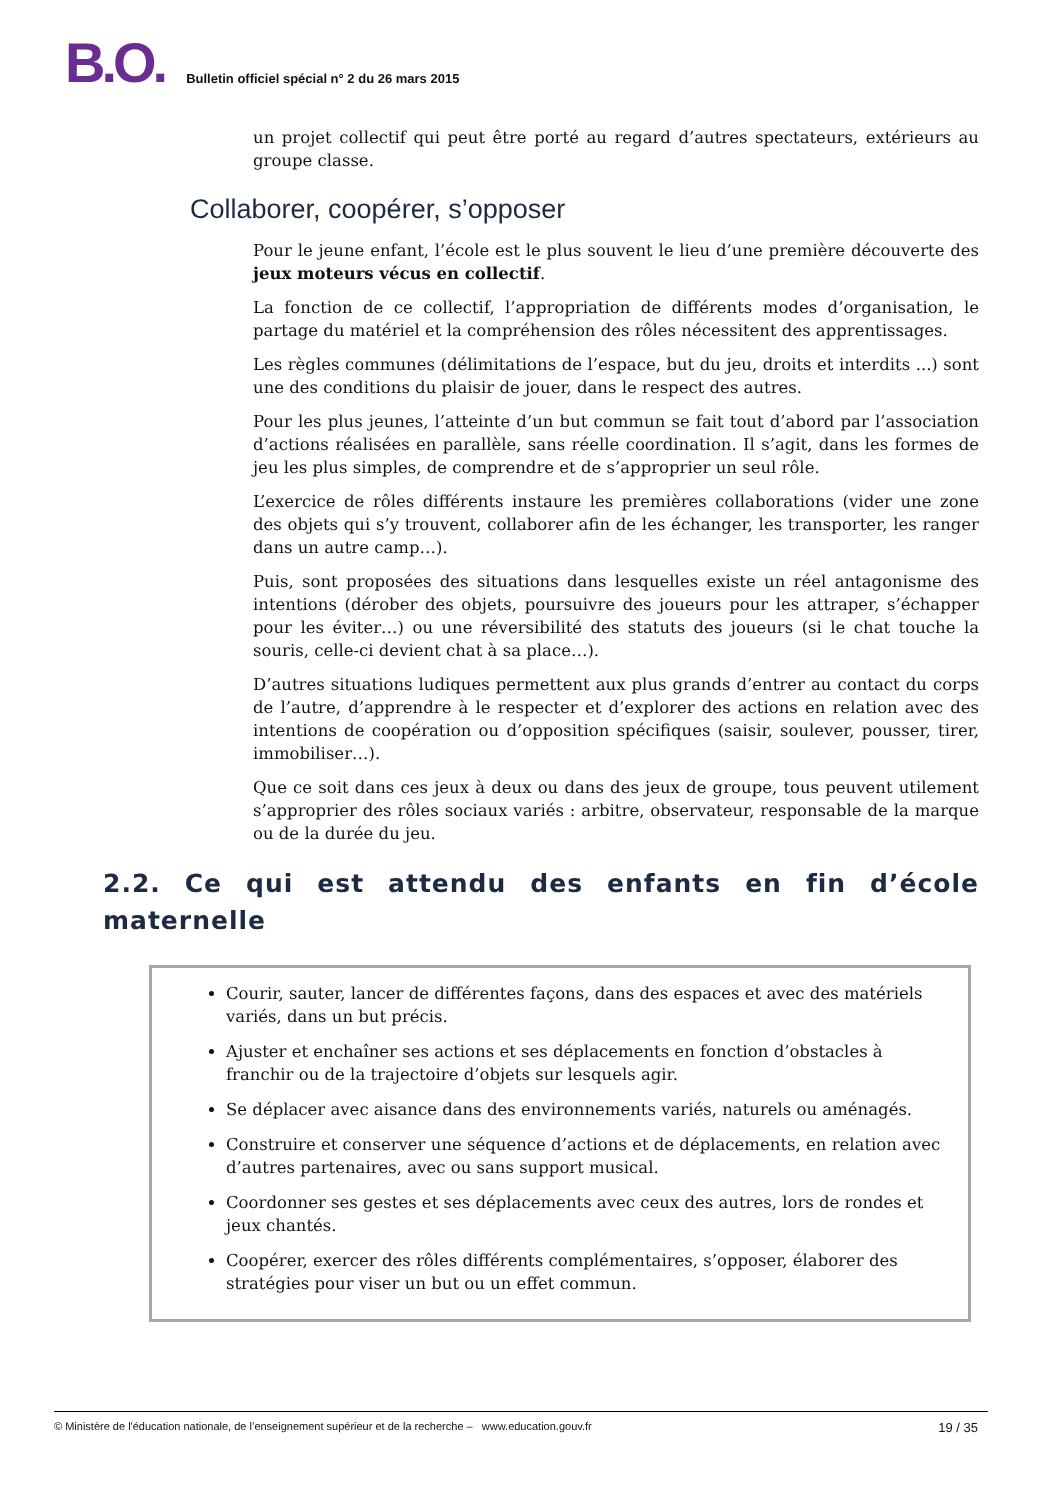B.O.
Bulletin officiel spécial n° 2 du 26 mars 2015
un projet collectif qui peut être porté au regard d’autres spectateurs, extérieurs au groupe classe.
Collaborer, coopérer, s’opposer
Pour le jeune enfant, l’école est le plus souvent le lieu d’une première découverte des jeux moteurs vécus en collectif.
La fonction de ce collectif, l’appropriation de différents modes d’organisation, le partage du matériel et la compréhension des rôles nécessitent des apprentissages.
Les règles communes (délimitations de l’espace, but du jeu, droits et interdits ...) sont une des conditions du plaisir de jouer, dans le respect des autres.
Pour les plus jeunes, l’atteinte d’un but commun se fait tout d’abord par l’association d’actions réalisées en parallèle, sans réelle coordination. Il s’agit, dans les formes de jeu les plus simples, de comprendre et de s’approprier un seul rôle.
L’exercice de rôles différents instaure les premières collaborations (vider une zone des objets qui s’y trouvent, collaborer afin de les échanger, les transporter, les ranger dans un autre camp…).
Puis, sont proposées des situations dans lesquelles existe un réel antagonisme des intentions (dérober des objets, poursuivre des joueurs pour les attraper, s’échapper pour les éviter…) ou une réversibilité des statuts des joueurs (si le chat touche la souris, celle-ci devient chat à sa place…).
D’autres situations ludiques permettent aux plus grands d’entrer au contact du corps de l’autre, d’apprendre à le respecter et d’explorer des actions en relation avec des intentions de coopération ou d’opposition spécifiques (saisir, soulever, pousser, tirer, immobiliser…).
Que ce soit dans ces jeux à deux ou dans des jeux de groupe, tous peuvent utilement s’approprier des rôles sociaux variés : arbitre, observateur, responsable de la marque ou de la durée du jeu.
2.2. Ce qui est attendu des enfants en fin d’école maternelle
Courir, sauter, lancer de différentes façons, dans des espaces et avec des matériels variés, dans un but précis.
Ajuster et enchaîner ses actions et ses déplacements en fonction d’obstacles à franchir ou de la trajectoire d’objets sur lesquels agir.
Se déplacer avec aisance dans des environnements variés, naturels ou aménagés.
Construire et conserver une séquence d’actions et de déplacements, en relation avec d’autres partenaires, avec ou sans support musical.
Coordonner ses gestes et ses déplacements avec ceux des autres, lors de rondes et jeux chantés.
Coopérer, exercer des rôles différents complémentaires, s’opposer, élaborer des stratégies pour viser un but ou un effet commun.
© Ministère de l'éducation nationale, de l’enseignement supérieur et de la recherche – www.education.gouv.fr 19 / 35